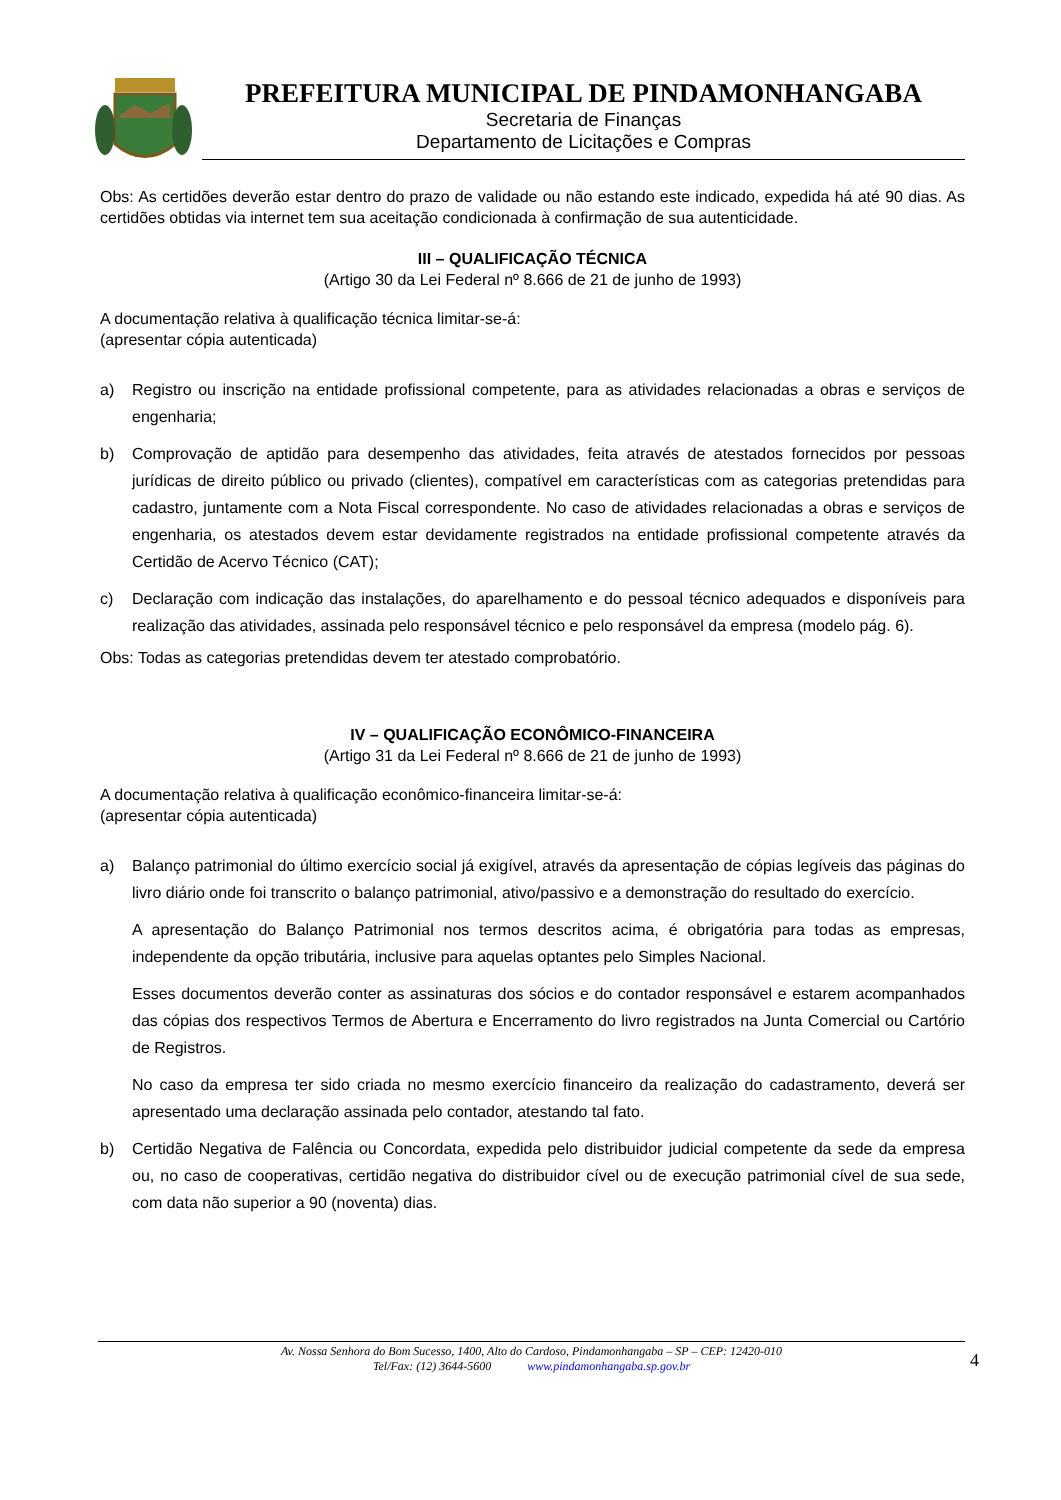PREFEITURA MUNICIPAL DE PINDAMONHANGABA
Secretaria de Finanças
Departamento de Licitações e Compras
Obs: As certidões deverão estar dentro do prazo de validade ou não estando este indicado, expedida há até 90 dias. As certidões obtidas via internet tem sua aceitação condicionada à confirmação de sua autenticidade.
III – QUALIFICAÇÃO TÉCNICA
(Artigo 30 da Lei Federal nº 8.666 de 21 de junho de 1993)
A documentação relativa à qualificação técnica limitar-se-á:
(apresentar cópia autenticada)
a) Registro ou inscrição na entidade profissional competente, para as atividades relacionadas a obras e serviços de engenharia;
b) Comprovação de aptidão para desempenho das atividades, feita através de atestados fornecidos por pessoas jurídicas de direito público ou privado (clientes), compatível em características com as categorias pretendidas para cadastro, juntamente com a Nota Fiscal correspondente. No caso de atividades relacionadas a obras e serviços de engenharia, os atestados devem estar devidamente registrados na entidade profissional competente através da Certidão de Acervo Técnico (CAT);
c) Declaração com indicação das instalações, do aparelhamento e do pessoal técnico adequados e disponíveis para realização das atividades, assinada pelo responsável técnico e pelo responsável da empresa (modelo pág. 6).
Obs: Todas as categorias pretendidas devem ter atestado comprobatório.
IV – QUALIFICAÇÃO ECONÔMICO-FINANCEIRA
(Artigo 31 da Lei Federal nº 8.666 de 21 de junho de 1993)
A documentação relativa à qualificação econômico-financeira limitar-se-á:
(apresentar cópia autenticada)
a) Balanço patrimonial do último exercício social já exigível, através da apresentação de cópias legíveis das páginas do livro diário onde foi transcrito o balanço patrimonial, ativo/passivo e a demonstração do resultado do exercício.
A apresentação do Balanço Patrimonial nos termos descritos acima, é obrigatória para todas as empresas, independente da opção tributária, inclusive para aquelas optantes pelo Simples Nacional.
Esses documentos deverão conter as assinaturas dos sócios e do contador responsável e estarem acompanhados das cópias dos respectivos Termos de Abertura e Encerramento do livro registrados na Junta Comercial ou Cartório de Registros.
No caso da empresa ter sido criada no mesmo exercício financeiro da realização do cadastramento, deverá ser apresentado uma declaração assinada pelo contador, atestando tal fato.
b) Certidão Negativa de Falência ou Concordata, expedida pelo distribuidor judicial competente da sede da empresa ou, no caso de cooperativas, certidão negativa do distribuidor cível ou de execução patrimonial cível de sua sede, com data não superior a 90 (noventa) dias.
Av. Nossa Senhora do Bom Sucesso, 1400, Alto do Cardoso, Pindamonhangaba – SP – CEP: 12420-010
Tel/Fax: (12) 3644-5600 www.pindamonhangaba.sp.gov.br
4